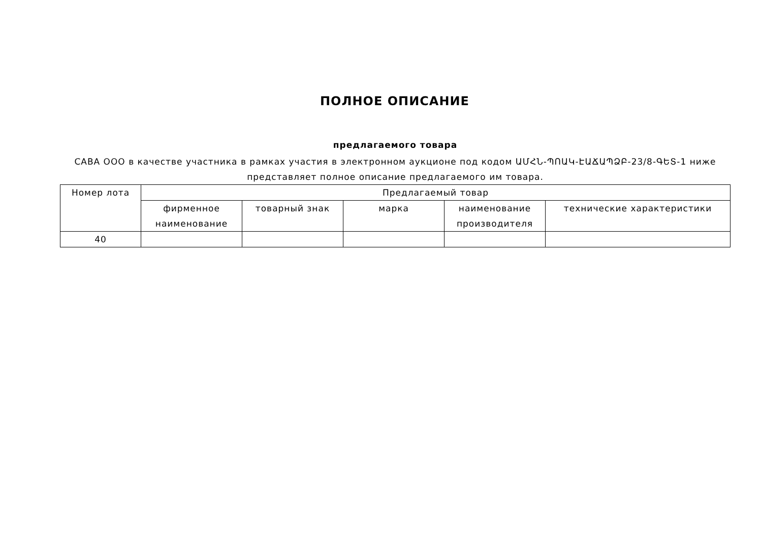ПОЛНОЕ ОПИСАНИЕ
предлагаемого товара
САВА ООО в качестве участника в рамках участия в электронном аукционе под кодом ԱՄՀՆ-ՊՈԱԿ-ԷԱՃԱՊՁԲ-23/8-ԳԵՏ-1 ниже представляет полное описание предлагаемого им товара.
| Номер лота | Предлагаемый товар | | | | |
| --- | --- | --- | --- | --- | --- |
| | фирменное наименование | товарный знак | марка | наименование производителя | технические характеристики |
| 40 | | | | | |